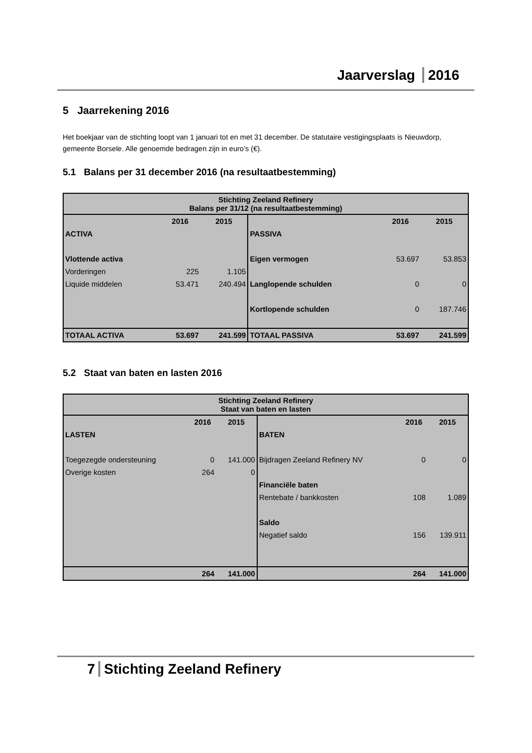Jaarverslag 2016
5 Jaarrekening 2016
Het boekjaar van de stichting loopt van 1 januari tot en met 31 december. De statutaire vestigingsplaats is Nieuwdorp, gemeente Borsele. Alle genoemde bedragen zijn in euro’s (€).
5.1 Balans per 31 december 2016 (na resultaatbestemming)
| Stichting Zeeland Refinery Balans per 31/12 (na resultaatbestemming) | | | | | |
| | 2016 | 2015 | | 2016 | 2015 |
| ACTIVA | | | PASSIVA | | |
| Vlottende activa | | | Eigen vermogen | 53.697 | 53.853 |
| Vorderingen | 225 | 1.105 | | | |
| Liquide middelen | 53.471 | 240.494 | Langlopende schulden | 0 | 0 |
| | | | Kortlopende schulden | 0 | 187.746 |
| TOTAAL ACTIVA | 53.697 | 241.599 | TOTAAL PASSIVA | 53.697 | 241.599 |
5.2 Staat van baten en lasten 2016
| Stichting Zeeland Refinery Staat van baten en lasten | | | | | |
| | 2016 | 2015 | | 2016 | 2015 |
| LASTEN | | | BATEN | | |
| Toegezegde ondersteuning | 0 | 141.000 | Bijdragen Zeeland Refinery NV | 0 | 0 |
| Overige kosten | 264 | 0 | | | |
| | | | Financiële baten | | |
| | | | Rentebate / bankkosten | 108 | 1.089 |
| | | | Saldo | | |
| | | | Negatief saldo | 156 | 139.911 |
| | 264 | 141.000 | | 264 | 141.000 |
7 Stichting Zeeland Refinery